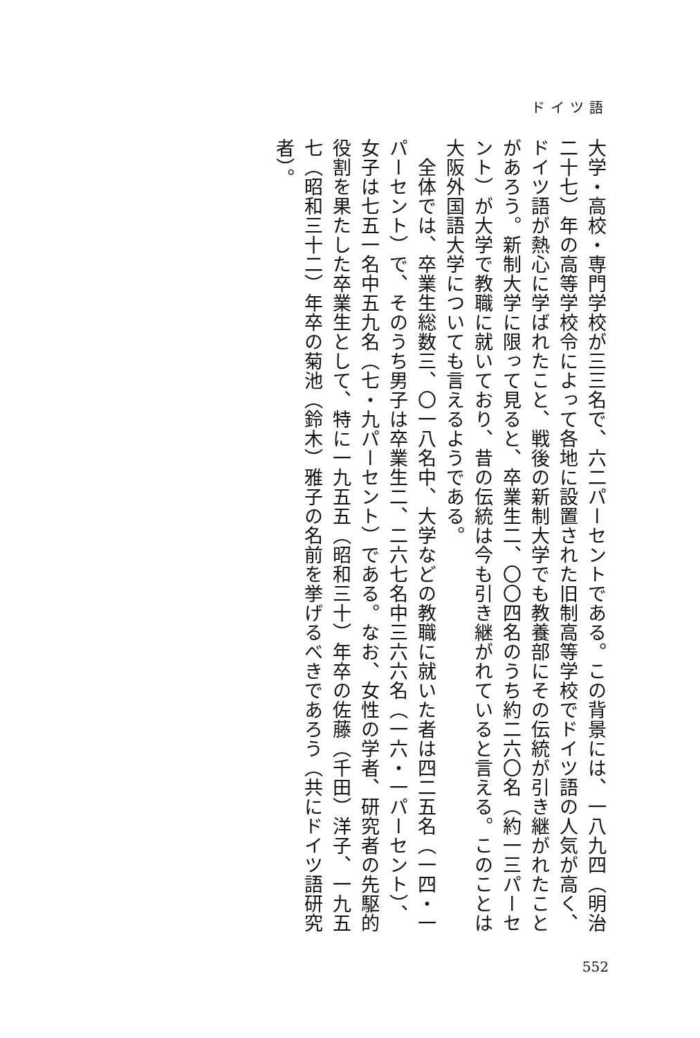ドイツ語
大学・高校・専門学校が三三名で、六二パーセントである。この背景には、一八九四（明治二十七）年の高等学校令によって各地に設置された旧制高等学校でドイツ語の人気が高く、ドイツ語が熱心に学ばれたこと、戦後の新制大学でも教養部にその伝統が引き継がれたことがあろう。新制大学に限って見ると、卒業生二、〇〇四名のうち約二六〇名（約一三パーセント）が大学で教職に就いており、昔の伝統は今も引き継がれていると言える。このことは大阪外国語大学についても言えるようである。
　全体では、卒業生総数三、〇一八名中、大学などの教職に就いた者は四二五名（一四・一パーセント）で、そのうち男子は卒業生二、二六七名中三六六名（一六・一パーセント）、女子は七五一名中五九名（七・九パーセント）である。なお、女性の学者、研究者の先駆的役割を果たした卒業生として、特に一九五五（昭和三十）年卒の佐藤（千田）洋子、一九五七（昭和三十二）年卒の菊池（鈴木）雅子の名前を挙げるべきであろう（共にドイツ語研究者）。
552